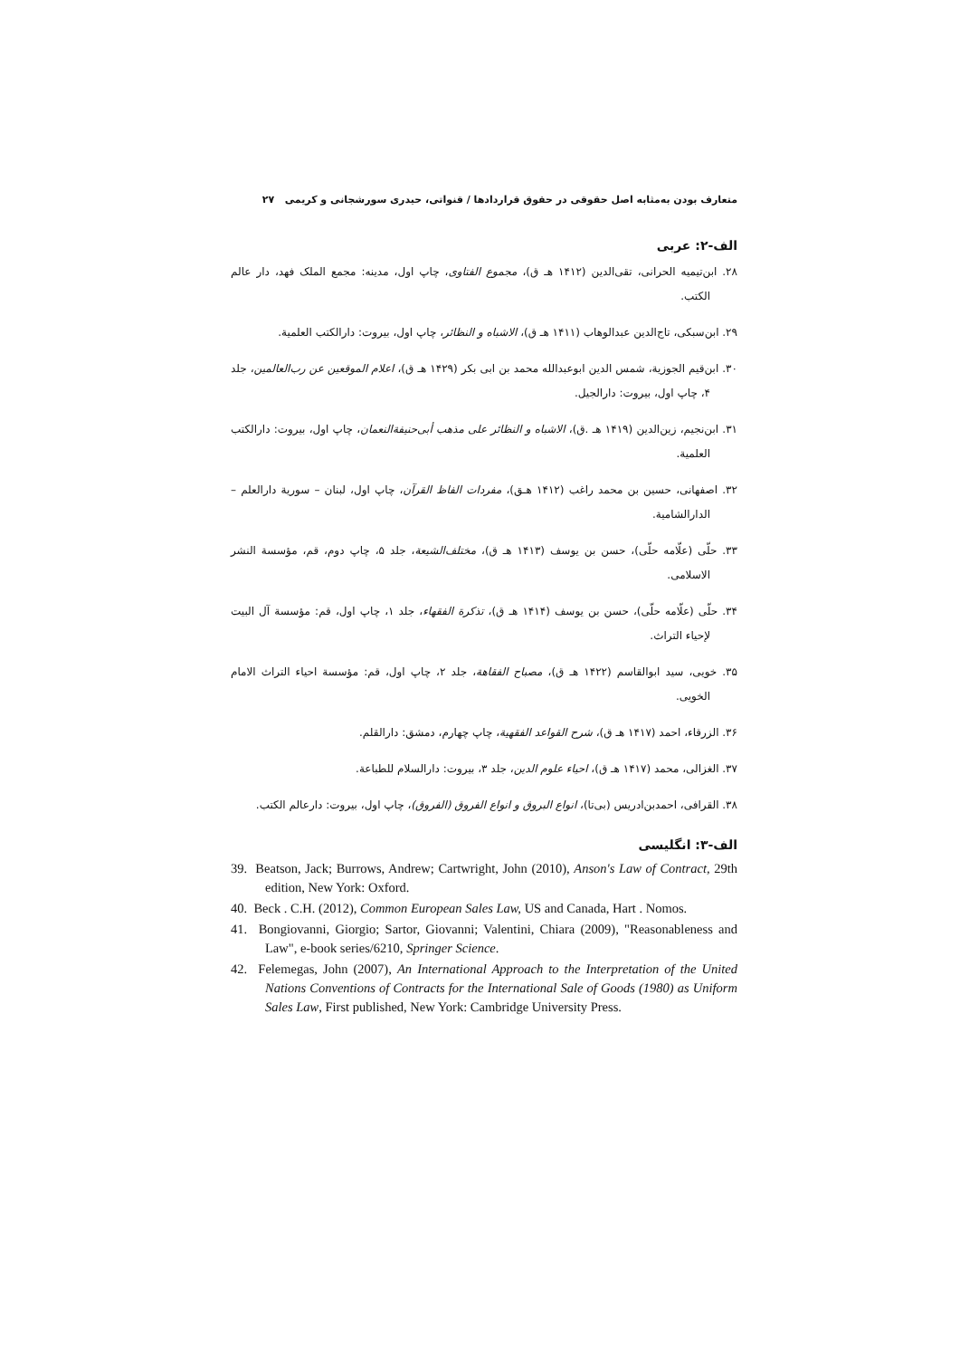متعارف بودن به‌مثابه اصل حقوقی در حقوق قراردادها / قنواتی، حیدری سورشجانی و کریمی ۲۷
الف-۲: عربی
۲۸. ابن‌تیمیه الحرانی، تقی‌الدین (۱۴۱۲ هـ ق)، مجموع الفتاوی، چاپ اول، مدینه: مجمع الملک فهد، دار عالم الکتب.
۲۹. ابن‌سبکی، تاج‌الدین عبدالوهاب (۱۴۱۱ هـ ق)، الاشباه و النظائر، چاپ اول، بیروت: دارالکتب العلمیة.
۳۰. ابن‌قیم الجوزیة، شمس الدین ابوعبدالله محمد بن ابی بکر (۱۴۲۹ هـ ق)، اعلام الموقعین عن رب‌العالمین، جلد ۴، چاپ اول، بیروت: دارالجیل.
۳۱. ابن‌نجیم، زین‌الدین (۱۴۱۹ هـ .ق)، الاشباه و النظائر علی مذهب أبی‌حنیفةالنعمان، چاپ اول، بیروت: دارالکتب العلمیة.
۳۲. اصفهانی، حسین بن محمد راغب (۱۴۱۲ هـق)، مفردات الفاظ القرآن، چاپ اول، لبنان – سوریة دارالعلم – الدارالشامیة.
۳۳. حلّی (علّامه حلّی)، حسن بن یوسف (۱۴۱۳ هـ ق)، مختلف‌الشیعة، جلد ۵، چاپ دوم، قم، مؤسسة النشر الاسلامی.
۳۴. حلّی (علّامه حلّی)، حسن بن یوسف (۱۴۱۴ هـ ق)، تذکرة الفقهاء، جلد ۱، چاپ اول، قم: مؤسسة آل البیت لإحیاء التراث.
۳۵. خویی، سید ابوالقاسم (۱۴۲۲ هـ ق)، مصباح الفقاهة، جلد ۲، چاپ اول، قم: مؤسسة احیاء التراث الامام الخویی.
۳۶. الزرقاء، احمد (۱۴۱۷ هـ ق)، شرح القواعد الفقهیة، چاپ چهارم، دمشق: دارالقلم.
۳۷. الغزالی، محمد (۱۴۱۷ هـ ق)، احیاء علوم الدین، جلد ۳، بیروت: دارالسلام للطباعة.
۳۸. القرافی، احمدبن‌ادریس (بی‌تا)، انواع البروق و انواع الفروق (الفروق)، چاپ اول، بیروت: دارعالم الکتب.
الف-۳: انگلیسی
39. Beatson, Jack; Burrows, Andrew; Cartwright, John (2010), Anson's Law of Contract, 29th edition, New York: Oxford.
40. Beck . C.H. (2012), Common European Sales Law, US and Canada, Hart . Nomos.
41. Bongiovanni, Giorgio; Sartor, Giovanni; Valentini, Chiara (2009), "Reasonableness and Law", e-book series/6210, Springer Science.
42. Felemegas, John (2007), An International Approach to the Interpretation of the United Nations Conventions of Contracts for the International Sale of Goods (1980) as Uniform Sales Law, First published, New York: Cambridge University Press.